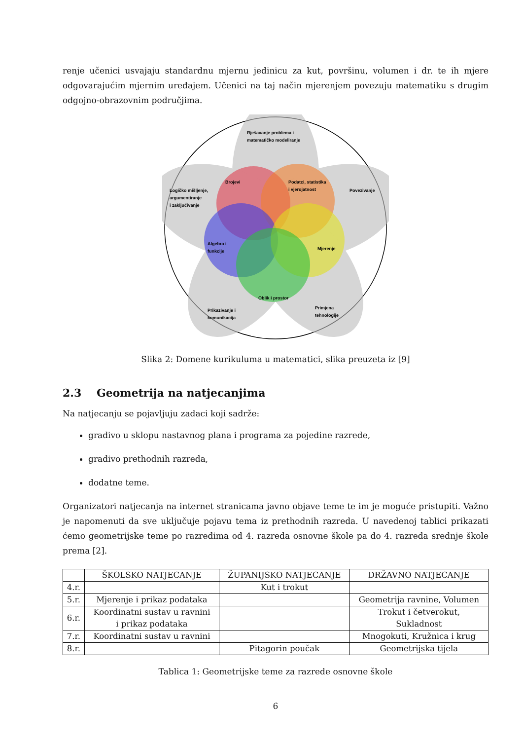renje učenici usvajaju standardnu mjernu jedinicu za kut, površinu, volumen i dr. te ih mjere odgovarajućim mjernim uređajem. Učenici na taj način mjerenjem povezuju matematiku s drugim odgojno-obrazovnim područjima.
Rješavanje problema i
matematičko modeliranje
Brojevi
Podatci, statistika
i vjerojatnost
Povezivanje
Logičko mišljenje,
argumentiranje
i zaključivanje
Algebra i
funkcije
Mjerenje
Oblik i prostor
Prikazivanje i
komunikacija
Primjena
tehnologije
Slika 2: Domene kurikuluma u matematici, slika preuzeta iz [9]
2.3 Geometrija na natjecanjima
Na natjecanju se pojavljuju zadaci koji sadrže:
gradivo u sklopu nastavnog plana i programa za pojedine razrede,
gradivo prethodnih razreda,
dodatne teme.
Organizatori natjecanja na internet stranicama javno objave teme te im je moguće pristupiti. Važno je napomenuti da sve uključuje pojavu tema iz prethodnih razreda. U navedenoj tablici prikazati ćemo geometrijske teme po razredima od 4. razreda osnovne škole pa do 4. razreda srednje škole prema [2].
| | ŠKOLSKO NATJECANJE | ŽUPANIJSKO NATJECANJE | DRŽAVNO NATJECANJE |
| --- | --- | --- | --- |
| 4.r. | | Kut i trokut | |
| 5.r. | Mjerenje i prikaz podataka | | Geometrija ravnine, Volumen |
| 6.r. | Koordinatni sustav u ravnini i prikaz podataka | | Trokut i četverokut, Sukladnost |
| 7.r. | Koordinatni sustav u ravnini | | Mnogokuti, Kružnica i krug |
| 8.r. | | Pitagorin poučak | Geometrijska tijela |
Tablica 1: Geometrijske teme za razrede osnovne škole
6